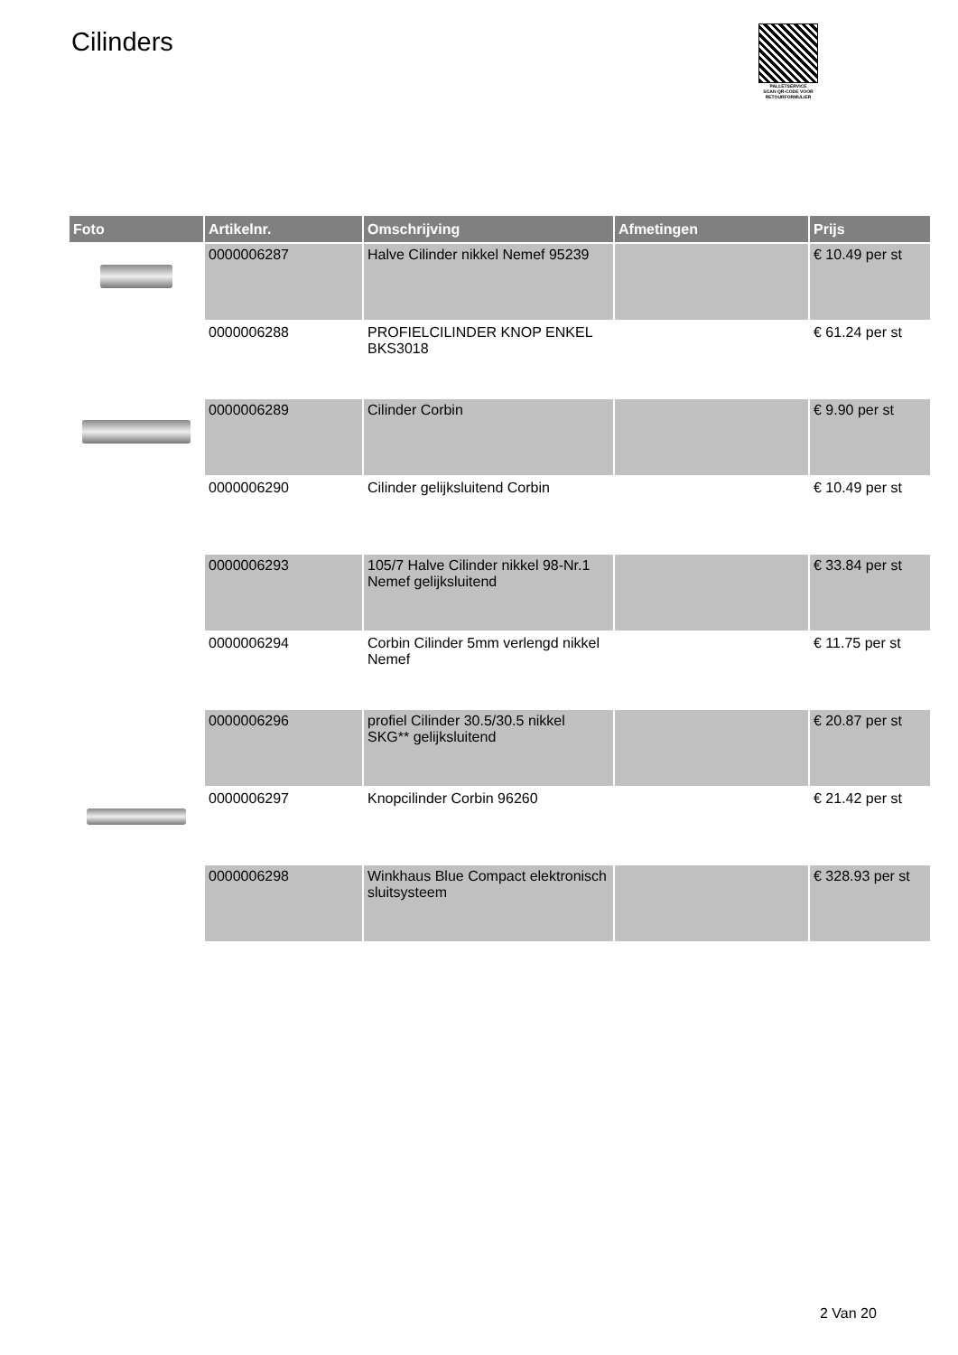Cilinders
PALLETSERVICE
SCAN QR-CODE VOOR RETOURFORMULIER
| Foto | Artikelnr. | Omschrijving | Afmetingen | Prijs |
| --- | --- | --- | --- | --- |
| | 0000006287 | Halve Cilinder nikkel Nemef 95239 | | € 10.49 per st |
| | 0000006288 | PROFIELCILINDER KNOP ENKEL BKS3018 | | € 61.24 per st |
| | 0000006289 | Cilinder Corbin | | € 9.90 per st |
| | 0000006290 | Cilinder gelijksluitend Corbin | | € 10.49 per st |
| | 0000006293 | 105/7 Halve Cilinder nikkel 98-Nr.1 Nemef gelijksluitend | | € 33.84 per st |
| | 0000006294 | Corbin Cilinder 5mm verlengd nikkel Nemef | | € 11.75 per st |
| | 0000006296 | profiel Cilinder 30.5/30.5 nikkel SKG** gelijksluitend | | € 20.87 per st |
| | 0000006297 | Knopcilinder Corbin 96260 | | € 21.42 per st |
| | 0000006298 | Winkhaus Blue Compact elektronisch sluitsysteem | | € 328.93 per st |
2 Van 20